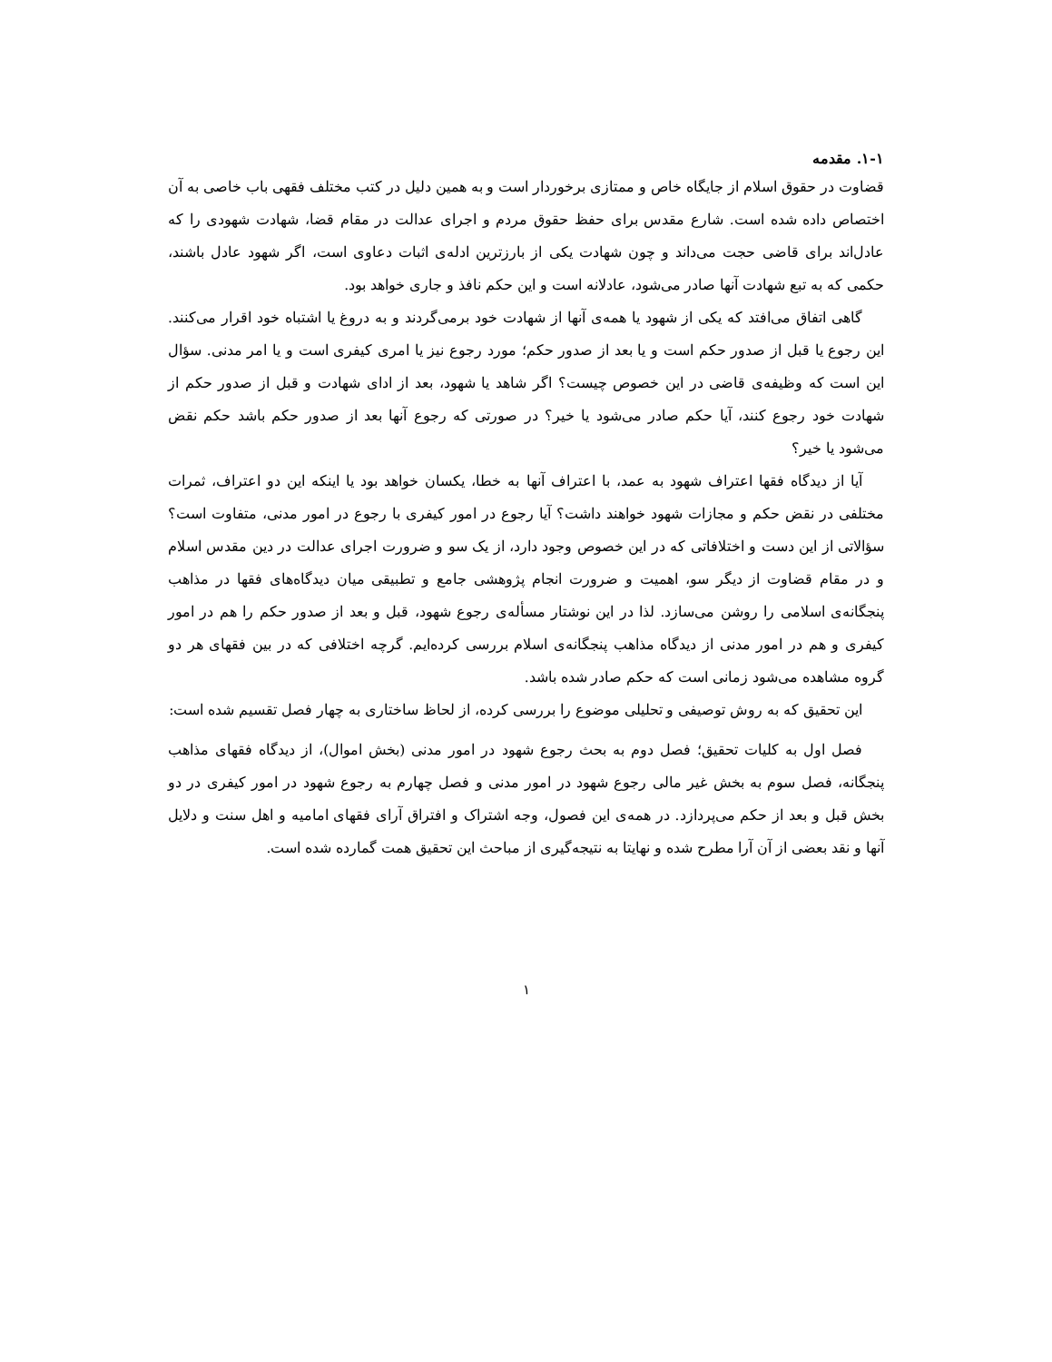۱-۱. مقدمه
قضاوت در حقوق اسلام از جایگاه خاص و ممتازی برخوردار است و به همین دلیل در کتب مختلف فقهی باب خاصی به آن اختصاص داده شده است. شارع مقدس برای حفظ حقوق مردم و اجرای عدالت در مقام قضا، شهادت شهودی را که عادل‌اند برای قاضی حجت می‌داند و چون شهادت یکی از بارزترین ادله‌ی اثبات دعاوی است، اگر شهود عادل باشند، حکمی که به تبع شهادت آنها صادر می‌شود، عادلانه است و این حکم نافذ و جاری خواهد بود.
گاهی اتفاق می‌افتد که یکی از شهود یا همه‌ی آنها از شهادت خود برمی‌گردند و به دروغ یا اشتباه خود اقرار می‌کنند. این رجوع یا قبل از صدور حکم است و یا بعد از صدور حکم؛ مورد رجوع نیز یا امری کیفری است و یا امر مدنی. سؤال این است که وظیفه‌ی قاضی در این خصوص چیست؟ اگر شاهد یا شهود، بعد از ادای شهادت و قبل از صدور حکم از شهادت خود رجوع کنند، آیا حکم صادر می‌شود یا خیر؟ در صورتی که رجوع آنها بعد از صدور حکم باشد حکم نقض می‌شود یا خیر؟
آیا از دیدگاه فقها اعتراف شهود به عمد، با اعتراف آنها به خطا، یکسان خواهد بود یا اینکه این دو اعتراف، ثمرات مختلفی در نقض حکم و مجازات شهود خواهند داشت؟ آیا رجوع در امور کیفری با رجوع در امور مدنی، متفاوت است؟ سؤالاتی از این دست و اختلافاتی که در این خصوص وجود دارد، از یک سو و ضرورت اجرای عدالت در دین مقدس اسلام و در مقام قضاوت از دیگر سو، اهمیت و ضرورت انجام پژوهشی جامع و تطبیقی میان دیدگاه‌های فقها در مذاهب پنجگانه‌ی اسلامی را روشن می‌سازد. لذا در این نوشتار مسأله‌ی رجوع شهود، قبل و بعد از صدور حکم را هم در امور کیفری و هم در امور مدنی از دیدگاه مذاهب پنجگانه‌ی اسلام بررسی کرده‌ایم. گرچه اختلافی که در بین فقهای هر دو گروه مشاهده می‌شود زمانی است که حکم صادر شده باشد.
این تحقیق که به روش توصیفی و تحلیلی موضوع را بررسی کرده، از لحاظ ساختاری به چهار فصل تقسیم شده است:
فصل اول به کلیات تحقیق؛ فصل دوم به بحث رجوع شهود در امور مدنی (بخش اموال)، از دیدگاه فقهای مذاهب پنجگانه، فصل سوم به بخش غیر مالی رجوع شهود در امور مدنی و فصل چهارم به رجوع شهود در امور کیفری در دو بخش قبل و بعد از حکم می‌پردازد. در همه‌ی این فصول، وجه اشتراک و افتراق آرای فقهای امامیه و اهل سنت و دلایل آنها و نقد بعضی از آن آرا مطرح شده و نهایتا به نتیجه‌گیری از مباحث این تحقیق همت گمارده شده است.
۱